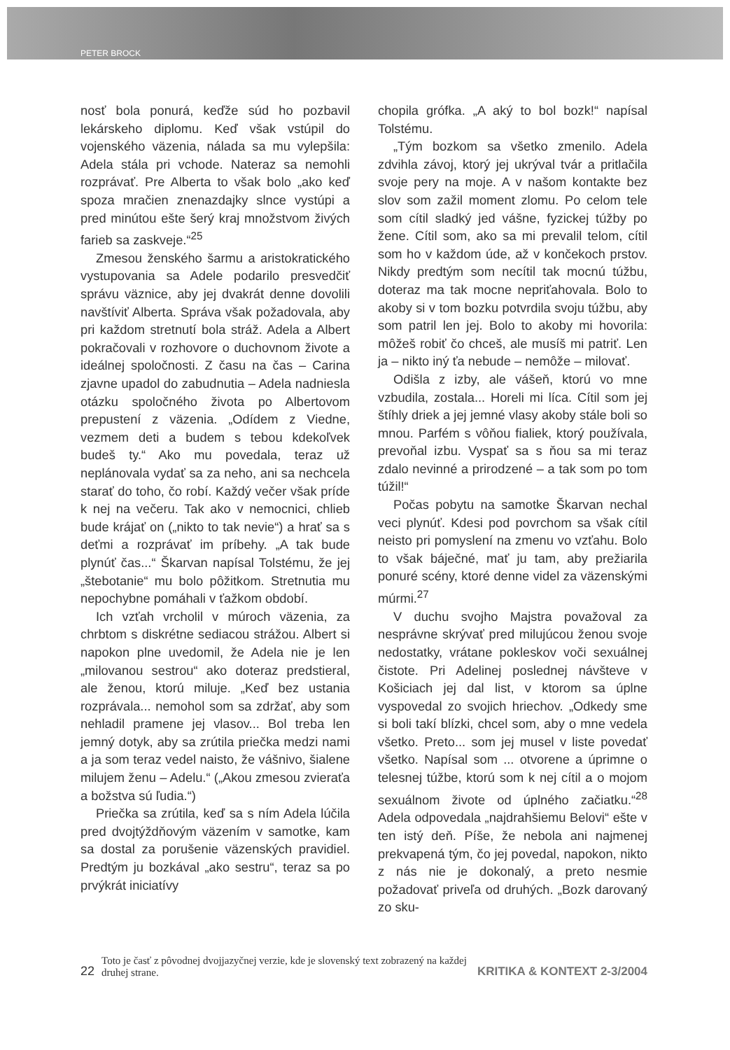PETER BROCK
nosť bola ponurá, keďže súd ho pozbavil lekárskeho diplomu. Keď však vstúpil do vojenského väzenia, nálada sa mu vylepšila: Adela stála pri vchode. Nateraz sa nemohli rozprávať. Pre Alberta to však bolo „ako keď spoza mračien znenazdajky slnce vystúpi a pred minútou ešte šerý kraj množstvom živých farieb sa zaskveje.“<sup>25</sup>
Zmesou ženského šarmu a aristokratického vystupovania sa Adele podarilo presvedčiť správu väznice, aby jej dvakrát denne dovolili navštíviť Alberta. Správa však požadovala, aby pri každom stretnutí bola stráž. Adela a Albert pokračovali v rozhovore o duchovnom živote a ideálnej spoločnosti. Z času na čas – Carina zjavne upadol do zabudnutia – Adela nadniesla otázku spoločného života po Albertovom prepustení z väzenia. „Odídem z Viedne, vezmem deti a budem s tebou kdekoľvek budeš ty.“ Ako mu povedala, teraz už neplánovala vydať sa za neho, ani sa nechcela starať do toho, čo robí. Každý večer však príde k nej na večeru. Tak ako v nemocnici, chlieb bude krájať on („nikto to tak nevie“) a hrať sa s deťmi a rozprávať im príbehy. „A tak bude plynúť čas...“ Škarvan napísal Tolstému, že jej „štebotanie“ mu bolo pôžitkom. Stretnutia mu nepochybne pomáhali v ťažkom období.
Ich vzťah vrcholil v múroch väzenia, za chrbtom s diskrétne sediacou strážou. Albert si napokon plne uvedomil, že Adela nie je len „milovanou sestrou“ ako doteraz predstieral, ale ženou, ktorú miluje. „Keď bez ustania rozprávala... nemohol som sa zdržať, aby som nehladil pramene jej vlasov... Bol treba len jemný dotyk, aby sa zrútila priečka medzi nami a ja som teraz vedel naisto, že vášnivo, šialene milujem ženu – Adelu.“ („Akou zmesou zvieraťa a božstva sú ľudia.“)
Priečka sa zrútila, keď sa s ním Adela lúčila pred dvojtýždňovým väzením v samotke, kam sa dostal za porušenie väzenských pravidiel. Predtým ju bozkával „ako sestru“, teraz sa po prvýkrát iniciatívy
chopila grófka. „A aký to bol bozk!“ napísal Tolstému.
„Tým bozkom sa všetko zmenilo. Adela zdvihla závoj, ktorý jej ukrýval tvár a pritlačila svoje pery na moje. A v našom kontakte bez slov som zažil moment zlomu. Po celom tele som cítil sladký jed vášne, fyzickej túžby po žene. Cítil som, ako sa mi prevalil telom, cítil som ho v každom úde, až v končekoch prstov. Nikdy predtým som necítil tak mocnú túžbu, doteraz ma tak mocne nepriťahovala. Bolo to akoby si v tom bozku potvrdila svoju túžbu, aby som patril len jej. Bolo to akoby mi hovorila: môžeš robiť čo chceš, ale musíš mi patriť. Len ja – nikto iný ťa nebude – nemôže – milovať.
Odišla z izby, ale vášeň, ktorú vo mne vzbudila, zostala... Horeli mi líca. Cítil som jej štíhly driek a jej jemné vlasy akoby stále boli so mnou. Parfém s vôňou fialiek, ktorý používala, prevoňal izbu. Vyspať sa s ňou sa mi teraz zdalo nevinné a prirodzené – a tak som po tom túžil!“
Počas pobytu na samotke Škarvan nechal veci plynúť. Kdesi pod povrchom sa však cítil neisto pri pomyslení na zmenu vo vzťahu. Bolo to však báječné, mať ju tam, aby prežiarila ponuré scény, ktoré denne videl za väzenskými múrmi.<sup>27</sup>
V duchu svojho Majstra považoval za nesprávne skrývať pred milujúcou ženou svoje nedostatky, vrátane pokleskov voči sexuálnej čistote. Pri Adelinej poslednej návšteve v Košiciach jej dal list, v ktorom sa úplne vyspovedal zo svojich hriechov. „Odkedy sme si boli takí blízki, chcel som, aby o mne vedela všetko. Preto... som jej musel v liste povedať všetko. Napísal som ... otvorene a úprimne o telesnej túžbe, ktorú som k nej cítil a o mojom sexuálnom živote od úplného začiatku.“<sup>28</sup> Adela odpovedala „najdrahšiemu Belovi“ ešte v ten istý deň. Píše, že nebola ani najmenej prekvapená tým, čo jej povedal, napokon, nikto z nás nie je dokonalý, a preto nesmie požadovať priveľa od druhých. „Bozk darovaný zo sku-
22 Toto je časť z pôvodnej dvojjazyčnej verzie, kde je slovenský text zobrazený na každej druhej strane. KRITIKA & KONTEXT 2-3/2004